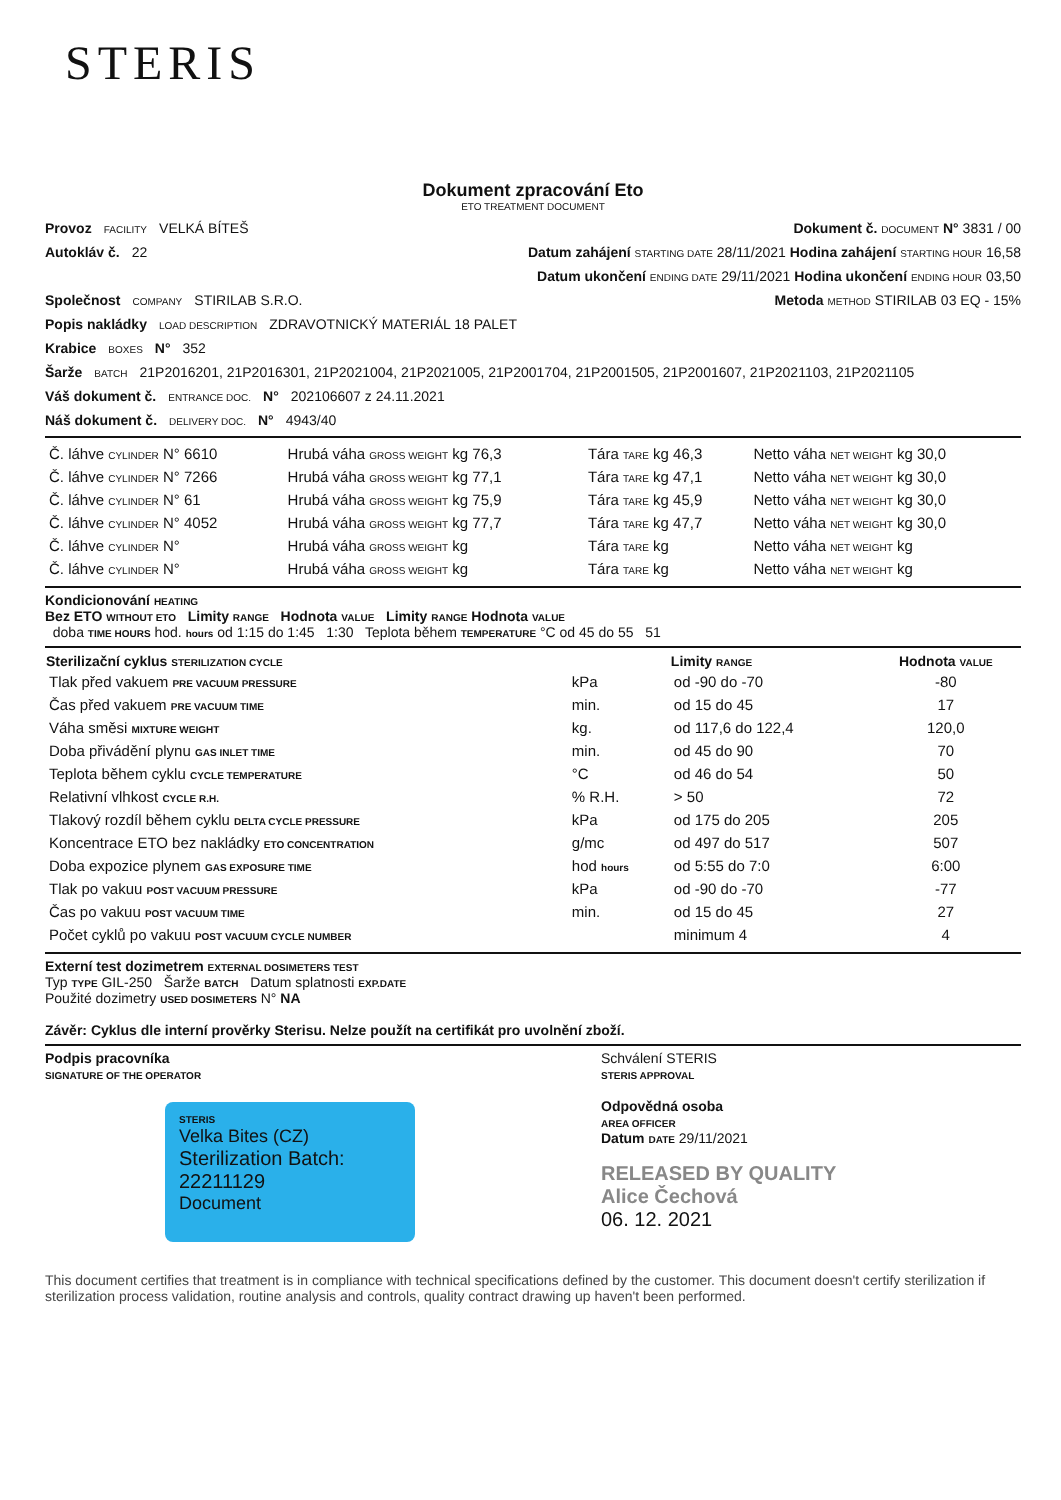STERIS
Dokument zpracování Eto
ETO TREATMENT DOCUMENT
Provoz FACILITY VELKÁ BÍTEŠ Dokument č. DOCUMENT N° 3831 / 00
Autokláv č. 22 Datum zahájení STARTING DATE 28/11/2021 Hodina zahájení STARTING HOUR 16,58
Datum ukončení ENDING DATE 29/11/2021 Hodina ukončení ENDING HOUR 03,50
Společnost COMPANY STIRILAB S.R.O. Metoda METHOD STIRILAB 03 EQ - 15%
Popis nakládky LOAD DESCRIPTION ZDRAVOTNICKÝ MATERIÁL 18 PALET
Krabice BOXES N° 352
Šarže BATCH 21P2016201, 21P2016301, 21P2021004, 21P2021005, 21P2001704, 21P2001505, 21P2001607, 21P2021103, 21P2021105
Váš dokument č. ENTRANCE DOC. N° 202106607 z 24.11.2021
Náš dokument č. DELIVERY DOC. N° 4943/40
| Č. láhve CYLINDER N° 6610 | Hrubá váha GROSS WEIGHT kg 76,3 | Tára TARE kg 46,3 | Netto váha NET WEIGHT kg 30,0 |
| Č. láhve CYLINDER N° 7266 | Hrubá váha GROSS WEIGHT kg 77,1 | Tára TARE kg 47,1 | Netto váha NET WEIGHT kg 30,0 |
| Č. láhve CYLINDER N° 61 | Hrubá váha GROSS WEIGHT kg 75,9 | Tára TARE kg 45,9 | Netto váha NET WEIGHT kg 30,0 |
| Č. láhve CYLINDER N° 4052 | Hrubá váha GROSS WEIGHT kg 77,7 | Tára TARE kg 47,7 | Netto váha NET WEIGHT kg 30,0 |
| Č. láhve CYLINDER N° | Hrubá váha GROSS WEIGHT kg | Tára TARE kg | Netto váha NET WEIGHT kg |
| Č. láhve CYLINDER N° | Hrubá váha GROSS WEIGHT kg | Tára TARE kg | Netto váha NET WEIGHT kg |
Kondicionování HEATING
Bez ETO WITHOUT ETO Limity RANGE Hodnota VALUE Limity RANGE Hodnota VALUE
doba TIME HOURS hod. hours od 1:15 do 1:45 1:30 Teplota během TEMPERATURE °C od 45 do 55 51
| Sterilizační cyklus STERILIZATION CYCLE | | Limity RANGE | Hodnota VALUE |
| --- | --- | --- | --- |
| Tlak před vakuem PRE VACUUM PRESSURE | kPa | od -90 do -70 | -80 |
| Čas před vakuem PRE VACUUM TIME | min. | od 15 do 45 | 17 |
| Váha směsi MIXTURE WEIGHT | kg. | od 117,6 do 122,4 | 120,0 |
| Doba přivádění plynu GAS INLET TIME | min. | od 45 do 90 | 70 |
| Teplota během cyklu CYCLE TEMPERATURE | °C | od 46 do 54 | 50 |
| Relativní vlhkost CYCLE R.H. | % R.H. | > 50 | 72 |
| Tlakový rozdíl během cyklu DELTA CYCLE PRESSURE | kPa | od 175 do 205 | 205 |
| Koncentrace ETO bez nakládky ETO CONCENTRATION | g/mc | od 497 do 517 | 507 |
| Doba expozice plynem GAS EXPOSURE TIME | hod hours | od 5:55 do 7:0 | 6:00 |
| Tlak po vakuu POST VACUUM PRESSURE | kPa | od -90 do -70 | -77 |
| Čas po vakuu POST VACUUM TIME | min. | od 15 do 45 | 27 |
| Počet cyklů po vakuu POST VACUUM CYCLE NUMBER | | minimum 4 | 4 |
Externí test dozimetrem EXTERNAL DOSIMETERS TEST
Typ TYPE GIL-250 Šarže BATCH Datum splatnosti EXP.DATE
Použité dozimetry USED DOSIMETERS N° NA
Závěr: Cyklus dle interní prověrky Sterisu. Nelze použít na certifikát pro uvolnění zboží.
Podpis pracovníka
SIGNATURE OF THE OPERATOR
STERIS
Velka Bites (CZ)
Sterilization Batch: 22211129
Document
Schválení STERIS
STERIS APPROVAL
Odpovědná osoba
AREA OFFICER
Datum DATE 29/11/2021
RELEASED BY QUALITY
Alice Čechová
06. 12. 2021
This document certifies that treatment is in compliance with technical specifications defined by the customer. This document doesn't certify sterilization if sterilization process validation, routine analysis and controls, quality contract drawing up haven't been performed.